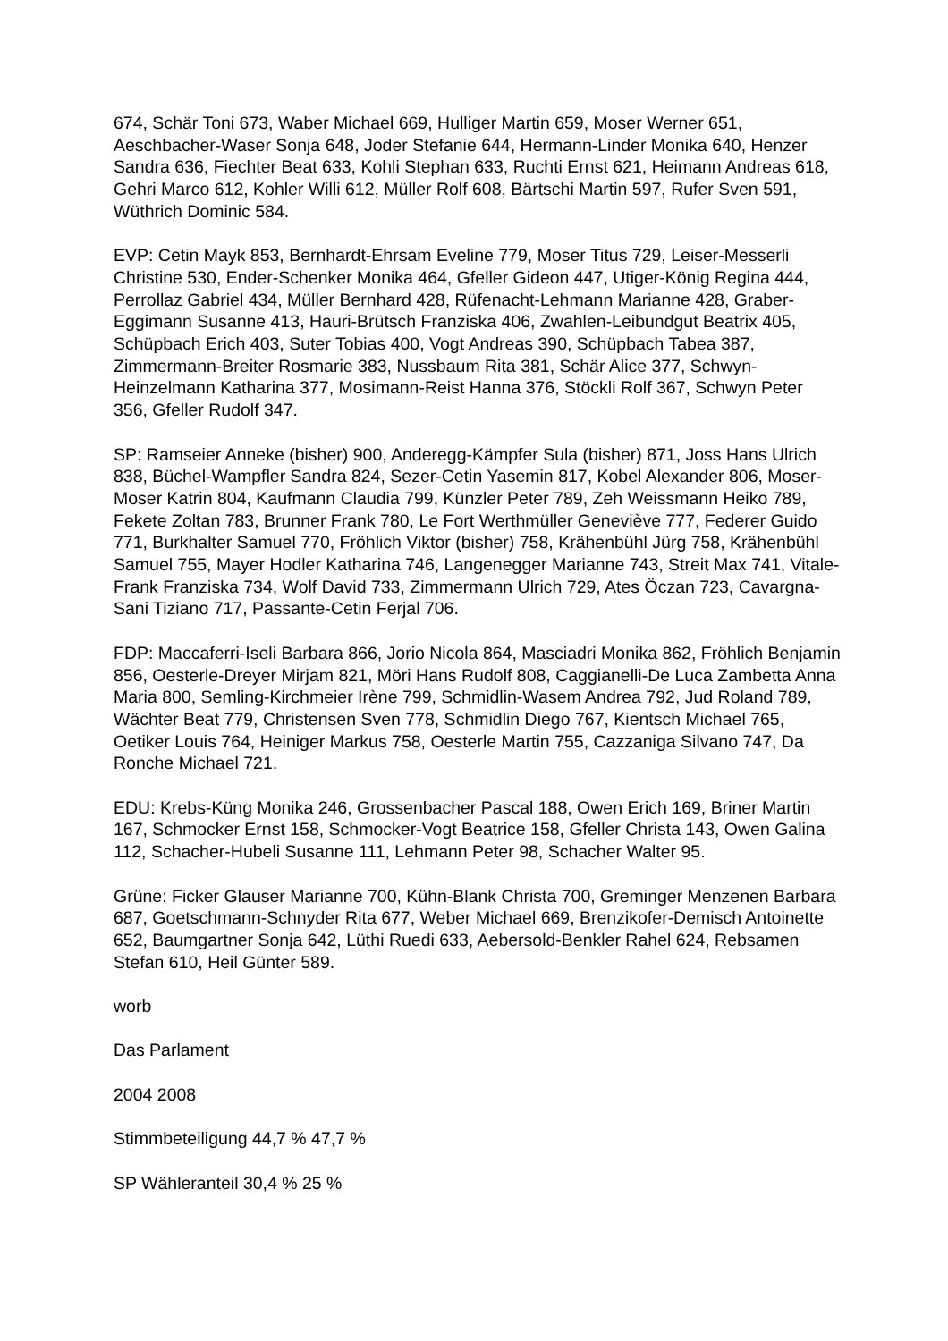674, Schär Toni 673, Waber Michael 669, Hulliger Martin 659, Moser Werner 651, Aeschbacher-Waser Sonja 648, Joder Stefanie 644, Hermann-Linder Monika 640, Henzer Sandra 636, Fiechter Beat 633, Kohli Stephan 633, Ruchti Ernst 621, Heimann Andreas 618, Gehri Marco 612, Kohler Willi 612, Müller Rolf 608, Bärtschi Martin 597, Rufer Sven 591, Wüthrich Dominic 584.
EVP: Cetin Mayk 853, Bernhardt-Ehrsam Eveline 779, Moser Titus 729, Leiser-Messerli Christine 530, Ender-Schenker Monika 464, Gfeller Gideon 447, Utiger-König Regina 444, Perrollaz Gabriel 434, Müller Bernhard 428, Rüfenacht-Lehmann Marianne 428, Graber-Eggimann Susanne 413, Hauri-Brütsch Franziska 406, Zwahlen-Leibundgut Beatrix 405, Schüpbach Erich 403, Suter Tobias 400, Vogt Andreas 390, Schüpbach Tabea 387, Zimmermann-Breiter Rosmarie 383, Nussbaum Rita 381, Schär Alice 377, Schwyn-Heinzelmann Katharina 377, Mosimann-Reist Hanna 376, Stöckli Rolf 367, Schwyn Peter 356, Gfeller Rudolf 347.
SP: Ramseier Anneke (bisher) 900, Anderegg-Kämpfer Sula (bisher) 871, Joss Hans Ulrich 838, Büchel-Wampfler Sandra 824, Sezer-Cetin Yasemin 817, Kobel Alexander 806, Moser-Moser Katrin 804, Kaufmann Claudia 799, Künzler Peter 789, Zeh Weissmann Heiko 789, Fekete Zoltan 783, Brunner Frank 780, Le Fort Werthmüller Geneviève 777, Federer Guido 771, Burkhalter Samuel 770, Fröhlich Viktor (bisher) 758, Krähenbühl Jürg 758, Krähenbühl Samuel 755, Mayer Hodler Katharina 746, Langenegger Marianne 743, Streit Max 741, Vitale-Frank Franziska 734, Wolf David 733, Zimmermann Ulrich 729, Ates Öczan 723, Cavargna-Sani Tiziano 717, Passante-Cetin Ferjal 706.
FDP: Maccaferri-Iseli Barbara 866, Jorio Nicola 864, Masciadri Monika 862, Fröhlich Benjamin 856, Oesterle-Dreyer Mirjam 821, Möri Hans Rudolf 808, Caggianelli-De Luca Zambetta Anna Maria 800, Semling-Kirchmeier Irène 799, Schmidlin-Wasem Andrea 792, Jud Roland 789, Wächter Beat 779, Christensen Sven 778, Schmidlin Diego 767, Kientsch Michael 765, Oetiker Louis 764, Heiniger Markus 758, Oesterle Martin 755, Cazzaniga Silvano 747, Da Ronche Michael 721.
EDU: Krebs-Küng Monika 246, Grossenbacher Pascal 188, Owen Erich 169, Briner Martin 167, Schmocker Ernst 158, Schmocker-Vogt Beatrice 158, Gfeller Christa 143, Owen Galina 112, Schacher-Hubeli Susanne 111, Lehmann Peter 98, Schacher Walter 95.
Grüne: Ficker Glauser Marianne 700, Kühn-Blank Christa 700, Greminger Menzenen Barbara 687, Goetschmann-Schnyder Rita 677, Weber Michael 669, Brenzikofer-Demisch Antoinette 652, Baumgartner Sonja 642, Lüthi Ruedi 633, Aebersold-Benkler Rahel 624, Rebsamen Stefan 610, Heil Günter 589.
worb
Das Parlament
2004 2008
Stimmbeteiligung 44,7 % 47,7 %
SP Wähleranteil 30,4 % 25 %